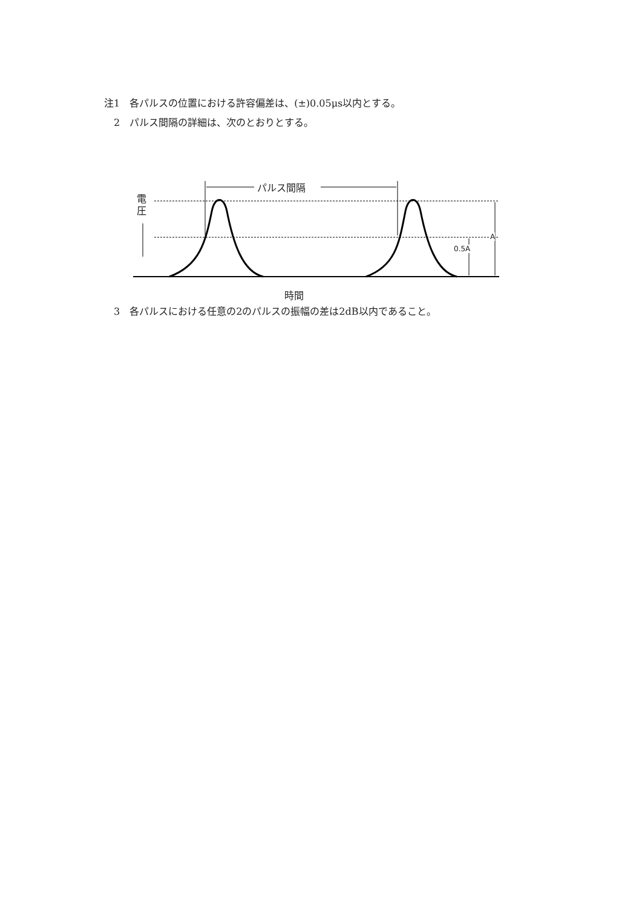注1　各パルスの位置における許容偏差は、(±)0.05μs以内とする。
　2　パルス間隔の詳細は、次のとおりとする。
パルス間隔
電 圧
0.5A
A
時間
　3　各パルスにおける任意の2のパルスの振幅の差は2dB以内であること。